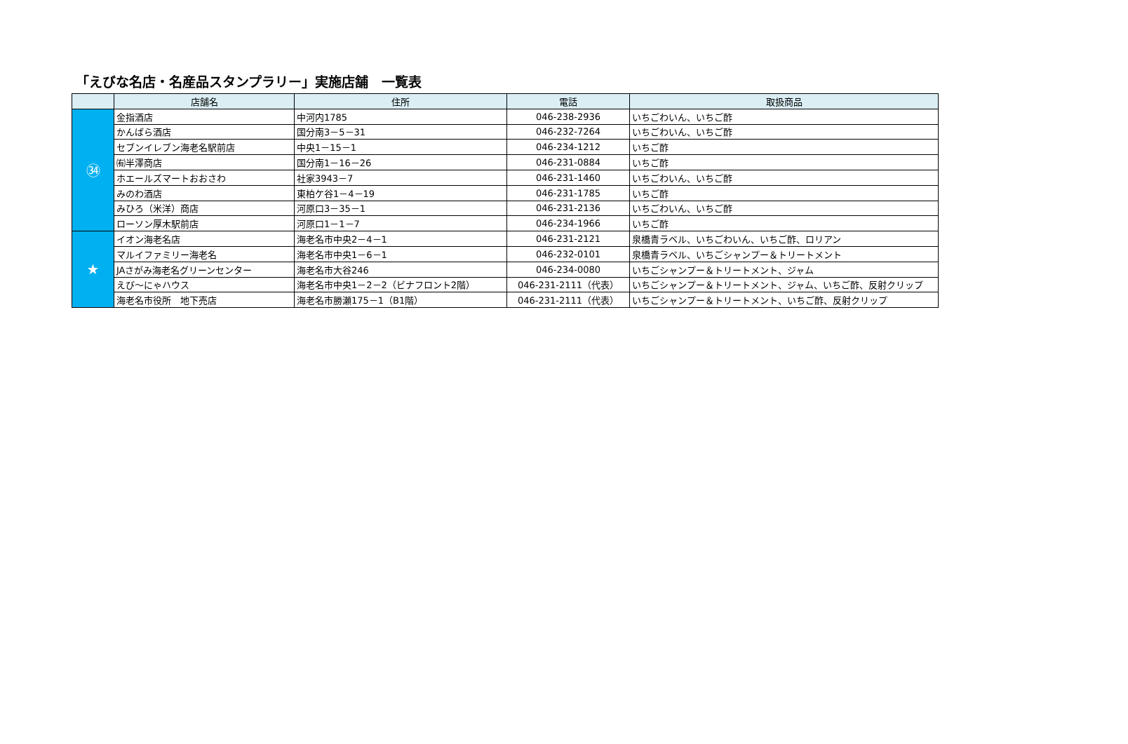「えびな名店・名産品スタンプラリー」実施店舗　一覧表
| | 店舗名 | 住所 | 電話 | 取扱商品 |
| --- | --- | --- | --- | --- |
| ㉞ | 金指酒店 | 中河内1785 | 046-238-2936 | いちごわいん、いちご酢 |
| | かんばら酒店 | 国分南3－5－31 | 046-232-7264 | いちごわいん、いちご酢 |
| | セブンイレブン海老名駅前店 | 中央1－15－1 | 046-234-1212 | いちご酢 |
| | ㈲半澤商店 | 国分南1－16－26 | 046-231-0884 | いちご酢 |
| | ホエールズマートおおさわ | 社家3943－7 | 046-231-1460 | いちごわいん、いちご酢 |
| | みのわ酒店 | 東柏ケ谷1－4－19 | 046-231-1785 | いちご酢 |
| | みひろ（米洋）商店 | 河原口3－35－1 | 046-231-2136 | いちごわいん、いちご酢 |
| | ローソン厚木駅前店 | 河原口1－1－7 | 046-234-1966 | いちご酢 |
| ★ | イオン海老名店 | 海老名市中央2－4－1 | 046-231-2121 | 泉橋青ラベル、いちごわいん、いちご酢、ロリアン |
| | マルイファミリー海老名 | 海老名市中央1－6－1 | 046-232-0101 | 泉橋青ラベル、いちごシャンプー＆トリートメント |
| | JAさがみ海老名グリーンセンター | 海老名市大谷246 | 046-234-0080 | いちごシャンプー＆トリートメント、ジャム |
| | えび～にゃハウス | 海老名市中央1－2－2（ビナフロント2階） | 046-231-2111（代表） | いちごシャンプー＆トリートメント、ジャム、いちご酢、反射クリップ |
| | 海老名市役所 地下売店 | 海老名市勝瀬175－1（B1階） | 046-231-2111（代表） | いちごシャンプー＆トリートメント、いちご酢、反射クリップ |